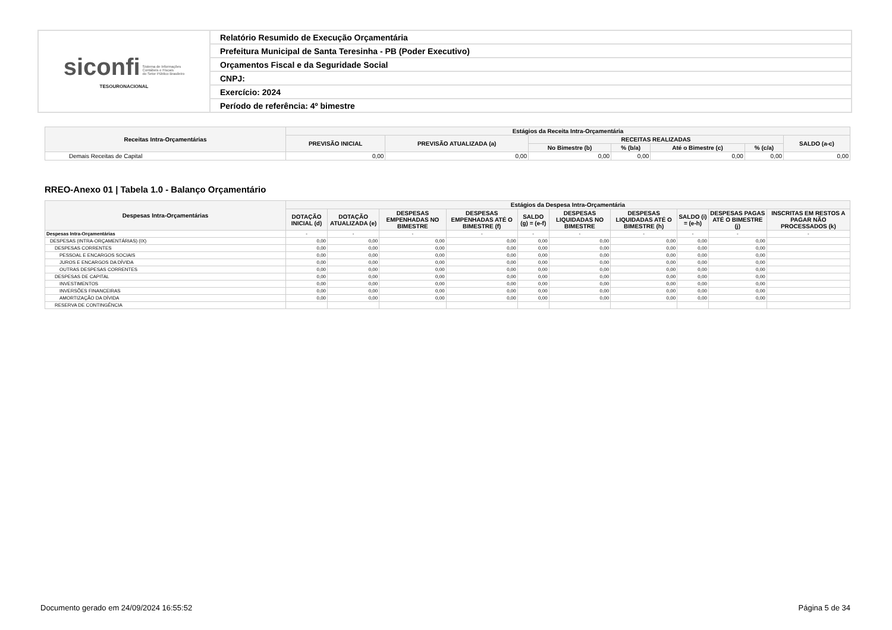| siconfi Sistema de Informações Contábeis e Fiscais do Setor Público Brasileiro TESOURONACIONAL | Relatório Resumido de Execução Orçamentária |
| | Prefeitura Municipal de Santa Teresinha - PB (Poder Executivo) |
| | Orçamentos Fiscal e da Seguridade Social |
| | CNPJ: |
| | Exercício: 2024 |
| | Período de referência: 4º bimestre |
| Receitas Intra-Orçamentárias | Estágios da Receita Intra-Orçamentária | | | | | | |
| --- | --- | --- | --- | --- | --- | --- | --- |
| | PREVISÃO INICIAL | PREVISÃO ATUALIZADA (a) | RECEITAS REALIZADAS | | | | SALDO (a-c) |
| | | | No Bimestre (b) | % (b/a) | Até o Bimestre (c) | % (c/a) | |
| Demais Receitas de Capital | 0,00 | 0,00 | 0,00 | 0,00 | 0,00 | 0,00 | 0,00 |
RREO-Anexo 01 | Tabela 1.0 - Balanço Orçamentário
| Despesas Intra-Orçamentárias | Estágios da Despesa Intra-Orçamentária | | | | | | | | | |
| --- | --- | --- | --- | --- | --- | --- | --- | --- | --- | --- |
| | DOTAÇÃO INICIAL (d) | DOTAÇÃO ATUALIZADA (e) | DESPESAS EMPENHADAS NO BIMESTRE | DESPESAS EMPENHADAS ATÉ O BIMESTRE (f) | SALDO (g) = (e-f) | DESPESAS LIQUIDADAS NO BIMESTRE | DESPESAS LIQUIDADAS ATÉ O BIMESTRE (h) | SALDO (i) = (e-h) | DESPESAS PAGAS ATÉ O BIMESTRE (j) | INSCRITAS EM RESTOS A PAGAR NÃO PROCESSADOS (k) |
| Despesas Intra-Orçamentárias | - | - | - | - | - | - | - | - | - | - |
| DESPESAS (INTRA-ORÇAMENTÁRIAS) (IX) | 0,00 | 0,00 | 0,00 | 0,00 | 0,00 | 0,00 | 0,00 | 0,00 | 0,00 | |
| DESPESAS CORRENTES | 0,00 | 0,00 | 0,00 | 0,00 | 0,00 | 0,00 | 0,00 | 0,00 | 0,00 | |
| PESSOAL E ENCARGOS SOCIAIS | 0,00 | 0,00 | 0,00 | 0,00 | 0,00 | 0,00 | 0,00 | 0,00 | 0,00 | |
| JUROS E ENCARGOS DA DÍVIDA | 0,00 | 0,00 | 0,00 | 0,00 | 0,00 | 0,00 | 0,00 | 0,00 | 0,00 | |
| OUTRAS DESPESAS CORRENTES | 0,00 | 0,00 | 0,00 | 0,00 | 0,00 | 0,00 | 0,00 | 0,00 | 0,00 | |
| DESPESAS DE CAPITAL | 0,00 | 0,00 | 0,00 | 0,00 | 0,00 | 0,00 | 0,00 | 0,00 | 0,00 | |
| INVESTIMENTOS | 0,00 | 0,00 | 0,00 | 0,00 | 0,00 | 0,00 | 0,00 | 0,00 | 0,00 | |
| INVERSÕES FINANCEIRAS | 0,00 | 0,00 | 0,00 | 0,00 | 0,00 | 0,00 | 0,00 | 0,00 | 0,00 | |
| AMORTIZAÇÃO DA DÍVIDA | 0,00 | 0,00 | 0,00 | 0,00 | 0,00 | 0,00 | 0,00 | 0,00 | 0,00 | |
| RESERVA DE CONTINGÊNCIA | | | | | | | | | | |
Documento gerado em 24/09/2024 16:55:52 Página 5 de 34